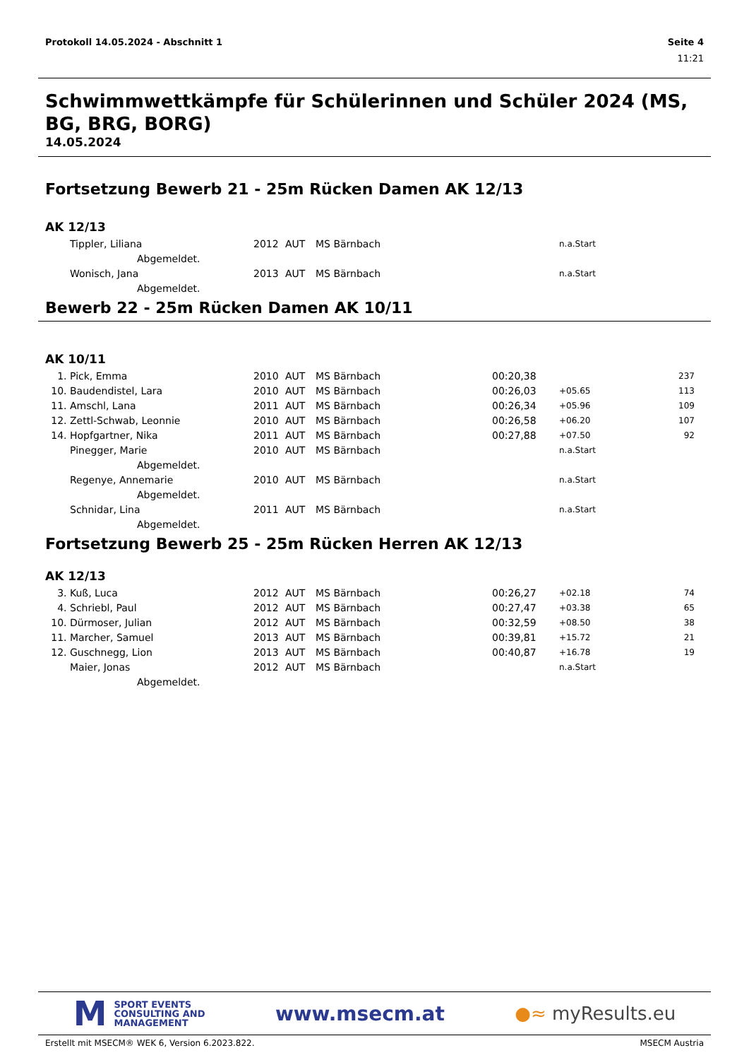Protokoll 14.05.2024 - Abschnitt 1 Seite 4
11:21
Schwimmwettkämpfe für Schülerinnen und Schüler 2024 (MS, BG, BRG, BORG)
14.05.2024
Fortsetzung Bewerb 21 - 25m Rücken Damen AK 12/13
AK 12/13
| | Tippler, Liliana | 2012 | AUT | MS Bärnbach | | n.a.Start | |
| | Abgemeldet. | | | | | | |
| | Wonisch, Jana | 2013 | AUT | MS Bärnbach | | n.a.Start | |
| | Abgemeldet. | | | | | | |
Bewerb 22 - 25m Rücken Damen AK 10/11
AK 10/11
| 1. | Pick, Emma | 2010 | AUT | MS Bärnbach | 00:20,38 | | 237 |
| 10. | Baudendistel, Lara | 2010 | AUT | MS Bärnbach | 00:26,03 | +05.65 | 113 |
| 11. | Amschl, Lana | 2011 | AUT | MS Bärnbach | 00:26,34 | +05.96 | 109 |
| 12. | Zettl-Schwab, Leonnie | 2010 | AUT | MS Bärnbach | 00:26,58 | +06.20 | 107 |
| 14. | Hopfgartner, Nika | 2011 | AUT | MS Bärnbach | 00:27,88 | +07.50 | 92 |
| | Pinegger, Marie | 2010 | AUT | MS Bärnbach | | n.a.Start | |
| | Abgemeldet. | | | | | | |
| | Regenye, Annemarie | 2010 | AUT | MS Bärnbach | | n.a.Start | |
| | Abgemeldet. | | | | | | |
| | Schnidar, Lina | 2011 | AUT | MS Bärnbach | | n.a.Start | |
| | Abgemeldet. | | | | | | |
Fortsetzung Bewerb 25 - 25m Rücken Herren AK 12/13
AK 12/13
| 3. | Kuß, Luca | 2012 | AUT | MS Bärnbach | 00:26,27 | +02.18 | 74 |
| 4. | Schriebl, Paul | 2012 | AUT | MS Bärnbach | 00:27,47 | +03.38 | 65 |
| 10. | Dürmoser, Julian | 2012 | AUT | MS Bärnbach | 00:32,59 | +08.50 | 38 |
| 11. | Marcher, Samuel | 2013 | AUT | MS Bärnbach | 00:39,81 | +15.72 | 21 |
| 12. | Guschnegg, Lion | 2013 | AUT | MS Bärnbach | 00:40,87 | +16.78 | 19 |
| | Maier, Jonas | 2012 | AUT | MS Bärnbach | | n.a.Start | |
| | Abgemeldet. | | | | | | |
M SPORT EVENTS
CONSULTING AND
MANAGEMENT
www.msecm.at ●≈ myResults.eu
Erstellt mit MSECM® WEK 6, Version 6.2023.822. MSECM Austria